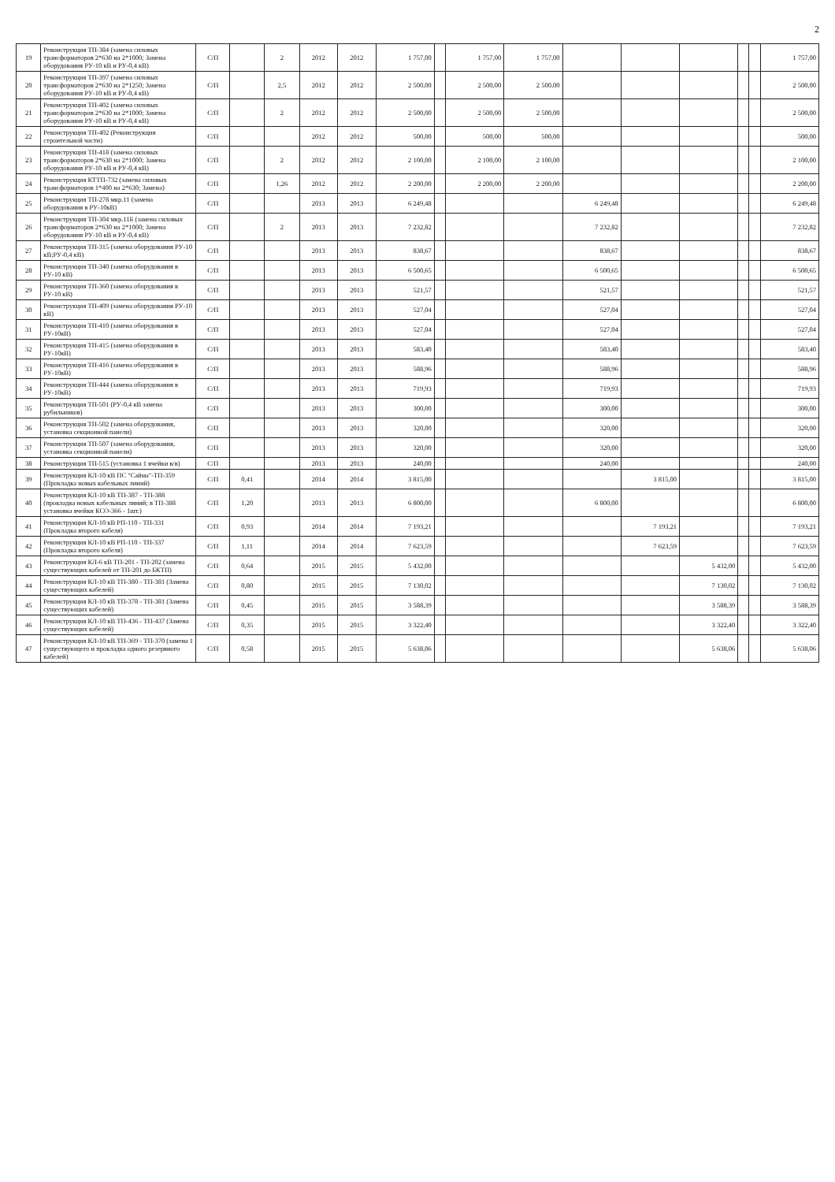2
| 19 | Реконструкция ТП-384 (замена силовых трансформаторов 2*630 на 2*1000; Замена оборудования РУ-10 кВ и РУ-0,4 кВ) | С/П | | 2 | 2012 | 2012 | 1 757,00 | | 1 757,00 | 1 757,00 | | | | | | 1 757,00 |
| 20 | Реконструкция ТП-397 (замена силовых трансформаторов 2*630 на 2*1250; Замена оборудования РУ-10 кВ и РУ-0,4 кВ) | С/П | | 2,5 | 2012 | 2012 | 2 500,00 | | 2 500,00 | 2 500,00 | | | | | | 2 500,00 |
| 21 | Реконструкция ТП-402 (замена силовых трансформаторов 2*630 на 2*1000; Замена оборудования РУ-10 кВ и РУ-0,4 кВ) | С/П | | 2 | 2012 | 2012 | 2 500,00 | | 2 500,00 | 2 500,00 | | | | | | 2 500,00 |
| 22 | Реконструкция ТП-402 (Реконструкция строительной части) | С/П | | | 2012 | 2012 | 500,00 | | 500,00 | 500,00 | | | | | | 500,00 |
| 23 | Реконструкция ТП-418 (замена силовых трансформаторов 2*630 на 2*1000; Замена оборудования РУ-10 кВ и РУ-0,4 кВ) | С/П | | 2 | 2012 | 2012 | 2 100,00 | | 2 100,00 | 2 100,00 | | | | | | 2 100,00 |
| 24 | Реконструкция КТТП-732 (замена силовых трансформаторов 1*400 на 2*630; Замена) | С/П | | 1,26 | 2012 | 2012 | 2 200,00 | | 2 200,00 | 2 200,00 | | | | | | 2 200,00 |
| 25 | Реконструкция ТП-278 мкр.11 (замена оборудования в РУ-10кВ) | С/П | | | 2013 | 2013 | 6 249,48 | | | | 6 249,48 | | | | | 6 249,48 |
| 26 | Реконструкция ТП-304 мкр.11Б (замена силовых трансформаторов 2*630 на 2*1000; Замена оборудования РУ-10 кВ и РУ-0,4 кВ) | С/П | | 2 | 2013 | 2013 | 7 232,82 | | | | 7 232,82 | | | | | 7 232,82 |
| 27 | Реконструкция ТП-315 (замена оборудования РУ-10 кВ;РУ-0,4 кВ) | С/П | | | 2013 | 2013 | 838,67 | | | | 838,67 | | | | | 838,67 |
| 28 | Реконструкция ТП-340 (замена оборудования в РУ-10 кВ) | С/П | | | 2013 | 2013 | 6 500,65 | | | | 6 500,65 | | | | | 6 500,65 |
| 29 | Реконструкция ТП-360 (замена оборудования в РУ-10 кВ) | С/П | | | 2013 | 2013 | 521,57 | | | | 521,57 | | | | | 521,57 |
| 30 | Реконструкция ТП-409 (замена оборудования РУ-10 кВ) | С/П | | | 2013 | 2013 | 527,04 | | | | 527,04 | | | | | 527,04 |
| 31 | Реконструкция ТП-410 (замена оборудования в РУ-10кВ) | С/П | | | 2013 | 2013 | 527,04 | | | | 527,04 | | | | | 527,04 |
| 32 | Реконструкция ТП-415 (замена оборудования в РУ-10кВ) | С/П | | | 2013 | 2013 | 583,40 | | | | 583,40 | | | | | 583,40 |
| 33 | Реконструкция ТП-416 (замена оборудования в РУ-10кВ) | С/П | | | 2013 | 2013 | 588,96 | | | | 588,96 | | | | | 588,96 |
| 34 | Реконструкция ТП-444 (замена оборудования в РУ-10кВ) | С/П | | | 2013 | 2013 | 719,93 | | | | 719,93 | | | | | 719,93 |
| 35 | Реконструкция ТП-501 (РУ-0,4 кВ замена рубильников) | С/П | | | 2013 | 2013 | 300,00 | | | | 300,00 | | | | | 300,00 |
| 36 | Реконструкция ТП-502 (замена оборудования, установка секционной панели) | С/П | | | 2013 | 2013 | 320,00 | | | | 320,00 | | | | | 320,00 |
| 37 | Реконструкция ТП-507 (замена оборудования, установка секционной панели) | С/П | | | 2013 | 2013 | 320,00 | | | | 320,00 | | | | | 320,00 |
| 38 | Реконструкция ТП-515 (установка 1 ячейки в/в) | С/П | | | 2013 | 2013 | 240,00 | | | | 240,00 | | | | | 240,00 |
| 39 | Реконструкция КЛ-10 кВ ПС "Сайма"-ТП-359 (Прокладка новых кабельных линий) | С/П | 0,41 | | 2014 | 2014 | 3 815,00 | | | | | 3 815,00 | | | | 3 815,00 |
| 40 | Реконструкция КЛ-10 кВ ТП-387 - ТП-388 (прокладка новых кабельных линий; в ТП-388 установка ячейки КСО-366 - 1шт.) | С/П | 1,20 | | 2013 | 2013 | 6 800,00 | | | | 6 800,00 | | | | | 6 800,00 |
| 41 | Реконструкция КЛ-10 кВ РП-110 - ТП-331 (Прокладка второго кабеля) | С/П | 0,93 | | 2014 | 2014 | 7 193,21 | | | | | 7 193,21 | | | | 7 193,21 |
| 42 | Реконструкция КЛ-10 кВ РП-110 - ТП-337 (Прокладка второго кабеля) | С/П | 1,11 | | 2014 | 2014 | 7 623,59 | | | | | 7 623,59 | | | | 7 623,59 |
| 43 | Реконструкция КЛ-6 кВ ТП-201 - ТП-202 (замена существующих кабелей от ТП-201 до БКТП) | С/П | 0,64 | | 2015 | 2015 | 5 432,00 | | | | | | 5 432,00 | | | 5 432,00 |
| 44 | Реконструкция КЛ-10 кВ ТП-380 - ТП-381 (Замена существующих кабелей) | С/П | 0,80 | | 2015 | 2015 | 7 130,02 | | | | | | 7 130,02 | | | 7 130,02 |
| 45 | Реконструкция КЛ-10 кВ ТП-378 - ТП-381 (Замена существующих кабелей) | С/П | 0,45 | | 2015 | 2015 | 3 588,39 | | | | | | 3 588,39 | | | 3 588,39 |
| 46 | Реконструкция КЛ-10 кВ ТП-436 - ТП-437 (Замена существующих кабелей) | С/П | 0,35 | | 2015 | 2015 | 3 322,40 | | | | | | 3 322,40 | | | 3 322,40 |
| 47 | Реконструкция КЛ-10 кВ ТП-369 - ТП-370 (замена 1 существующего и прокладка одного резервного кабелей) | С/П | 0,58 | | 2015 | 2015 | 5 638,06 | | | | | | 5 638,06 | | | 5 638,06 |